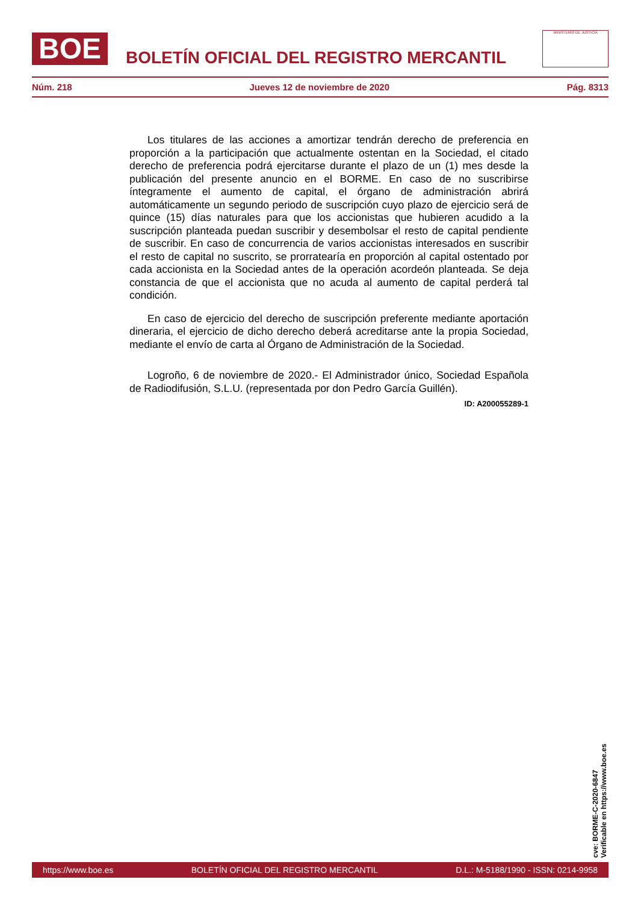BOE
BOLETÍN OFICIAL DEL REGISTRO MERCANTIL
MINISTERIO DE JUSTICIA
Núm. 218 Jueves 12 de noviembre de 2020 Pág. 8313
Los titulares de las acciones a amortizar tendrán derecho de preferencia en proporción a la participación que actualmente ostentan en la Sociedad, el citado derecho de preferencia podrá ejercitarse durante el plazo de un (1) mes desde la publicación del presente anuncio en el BORME. En caso de no suscribirse íntegramente el aumento de capital, el órgano de administración abrirá automáticamente un segundo periodo de suscripción cuyo plazo de ejercicio será de quince (15) días naturales para que los accionistas que hubieren acudido a la suscripción planteada puedan suscribir y desembolsar el resto de capital pendiente de suscribir. En caso de concurrencia de varios accionistas interesados en suscribir el resto de capital no suscrito, se prorratearía en proporción al capital ostentado por cada accionista en la Sociedad antes de la operación acordeón planteada. Se deja constancia de que el accionista que no acuda al aumento de capital perderá tal condición.
En caso de ejercicio del derecho de suscripción preferente mediante aportación dineraria, el ejercicio de dicho derecho deberá acreditarse ante la propia Sociedad, mediante el envío de carta al Órgano de Administración de la Sociedad.
Logroño, 6 de noviembre de 2020.- El Administrador único, Sociedad Española de Radiodifusión, S.L.U. (representada por don Pedro García Guillén).
ID: A200055289-1
cve: BORME-C-2020-6847
Verificable en https://www.boe.es
https://www.boe.es BOLETÍN OFICIAL DEL REGISTRO MERCANTIL D.L.: M-5188/1990 - ISSN: 0214-9958